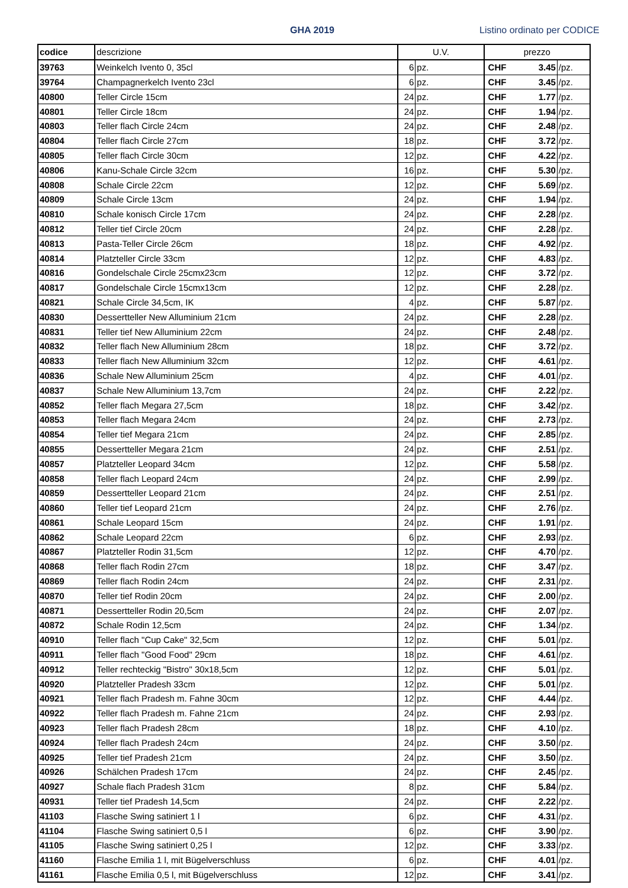GHA 2019
Listino ordinato per CODICE
| codice | descrizione | U.V. | | prezzo | | |
| --- | --- | --- | --- | --- | --- | --- |
| 39763 | Weinkelch Ivento 0, 35cl | 6 | pz. | CHF | 3.45 | /pz. |
| 39764 | Champagnerkelch Ivento 23cl | 6 | pz. | CHF | 3.45 | /pz. |
| 40800 | Teller Circle 15cm | 24 | pz. | CHF | 1.77 | /pz. |
| 40801 | Teller Circle 18cm | 24 | pz. | CHF | 1.94 | /pz. |
| 40803 | Teller flach Circle 24cm | 24 | pz. | CHF | 2.48 | /pz. |
| 40804 | Teller flach Circle 27cm | 18 | pz. | CHF | 3.72 | /pz. |
| 40805 | Teller flach Circle 30cm | 12 | pz. | CHF | 4.22 | /pz. |
| 40806 | Kanu-Schale Circle 32cm | 16 | pz. | CHF | 5.30 | /pz. |
| 40808 | Schale Circle 22cm | 12 | pz. | CHF | 5.69 | /pz. |
| 40809 | Schale Circle 13cm | 24 | pz. | CHF | 1.94 | /pz. |
| 40810 | Schale konisch Circle 17cm | 24 | pz. | CHF | 2.28 | /pz. |
| 40812 | Teller tief Circle 20cm | 24 | pz. | CHF | 2.28 | /pz. |
| 40813 | Pasta-Teller Circle 26cm | 18 | pz. | CHF | 4.92 | /pz. |
| 40814 | Platzteller Circle 33cm | 12 | pz. | CHF | 4.83 | /pz. |
| 40816 | Gondelschale Circle 25cmx23cm | 12 | pz. | CHF | 3.72 | /pz. |
| 40817 | Gondelschale Circle 15cmx13cm | 12 | pz. | CHF | 2.28 | /pz. |
| 40821 | Schale Circle 34,5cm, IK | 4 | pz. | CHF | 5.87 | /pz. |
| 40830 | Dessertteller New Alluminium 21cm | 24 | pz. | CHF | 2.28 | /pz. |
| 40831 | Teller tief New Alluminium 22cm | 24 | pz. | CHF | 2.48 | /pz. |
| 40832 | Teller flach New Alluminium 28cm | 18 | pz. | CHF | 3.72 | /pz. |
| 40833 | Teller flach New Alluminium 32cm | 12 | pz. | CHF | 4.61 | /pz. |
| 40836 | Schale New Alluminium 25cm | 4 | pz. | CHF | 4.01 | /pz. |
| 40837 | Schale New Alluminium 13,7cm | 24 | pz. | CHF | 2.22 | /pz. |
| 40852 | Teller flach Megara 27,5cm | 18 | pz. | CHF | 3.42 | /pz. |
| 40853 | Teller flach Megara 24cm | 24 | pz. | CHF | 2.73 | /pz. |
| 40854 | Teller tief Megara 21cm | 24 | pz. | CHF | 2.85 | /pz. |
| 40855 | Dessertteller Megara 21cm | 24 | pz. | CHF | 2.51 | /pz. |
| 40857 | Platzteller Leopard 34cm | 12 | pz. | CHF | 5.58 | /pz. |
| 40858 | Teller flach Leopard 24cm | 24 | pz. | CHF | 2.99 | /pz. |
| 40859 | Dessertteller Leopard 21cm | 24 | pz. | CHF | 2.51 | /pz. |
| 40860 | Teller tief Leopard 21cm | 24 | pz. | CHF | 2.76 | /pz. |
| 40861 | Schale Leopard 15cm | 24 | pz. | CHF | 1.91 | /pz. |
| 40862 | Schale Leopard 22cm | 6 | pz. | CHF | 2.93 | /pz. |
| 40867 | Platzteller Rodin 31,5cm | 12 | pz. | CHF | 4.70 | /pz. |
| 40868 | Teller flach Rodin 27cm | 18 | pz. | CHF | 3.47 | /pz. |
| 40869 | Teller flach Rodin 24cm | 24 | pz. | CHF | 2.31 | /pz. |
| 40870 | Teller tief Rodin 20cm | 24 | pz. | CHF | 2.00 | /pz. |
| 40871 | Dessertteller Rodin 20,5cm | 24 | pz. | CHF | 2.07 | /pz. |
| 40872 | Schale Rodin 12,5cm | 24 | pz. | CHF | 1.34 | /pz. |
| 40910 | Teller flach "Cup Cake" 32,5cm | 12 | pz. | CHF | 5.01 | /pz. |
| 40911 | Teller flach "Good Food" 29cm | 18 | pz. | CHF | 4.61 | /pz. |
| 40912 | Teller rechteckig "Bistro" 30x18,5cm | 12 | pz. | CHF | 5.01 | /pz. |
| 40920 | Platzteller Pradesh 33cm | 12 | pz. | CHF | 5.01 | /pz. |
| 40921 | Teller flach Pradesh m. Fahne 30cm | 12 | pz. | CHF | 4.44 | /pz. |
| 40922 | Teller flach Pradesh m. Fahne 21cm | 24 | pz. | CHF | 2.93 | /pz. |
| 40923 | Teller flach Pradesh 28cm | 18 | pz. | CHF | 4.10 | /pz. |
| 40924 | Teller flach Pradesh 24cm | 24 | pz. | CHF | 3.50 | /pz. |
| 40925 | Teller tief Pradesh 21cm | 24 | pz. | CHF | 3.50 | /pz. |
| 40926 | Schälchen Pradesh 17cm | 24 | pz. | CHF | 2.45 | /pz. |
| 40927 | Schale flach Pradesh 31cm | 8 | pz. | CHF | 5.84 | /pz. |
| 40931 | Teller tief Pradesh 14,5cm | 24 | pz. | CHF | 2.22 | /pz. |
| 41103 | Flasche Swing satiniert 1 l | 6 | pz. | CHF | 4.31 | /pz. |
| 41104 | Flasche Swing satiniert 0,5 l | 6 | pz. | CHF | 3.90 | /pz. |
| 41105 | Flasche Swing satiniert 0,25 l | 12 | pz. | CHF | 3.33 | /pz. |
| 41160 | Flasche Emilia 1 l, mit Bügelverschluss | 6 | pz. | CHF | 4.01 | /pz. |
| 41161 | Flasche Emilia 0,5 l, mit Bügelverschluss | 12 | pz. | CHF | 3.41 | /pz. |